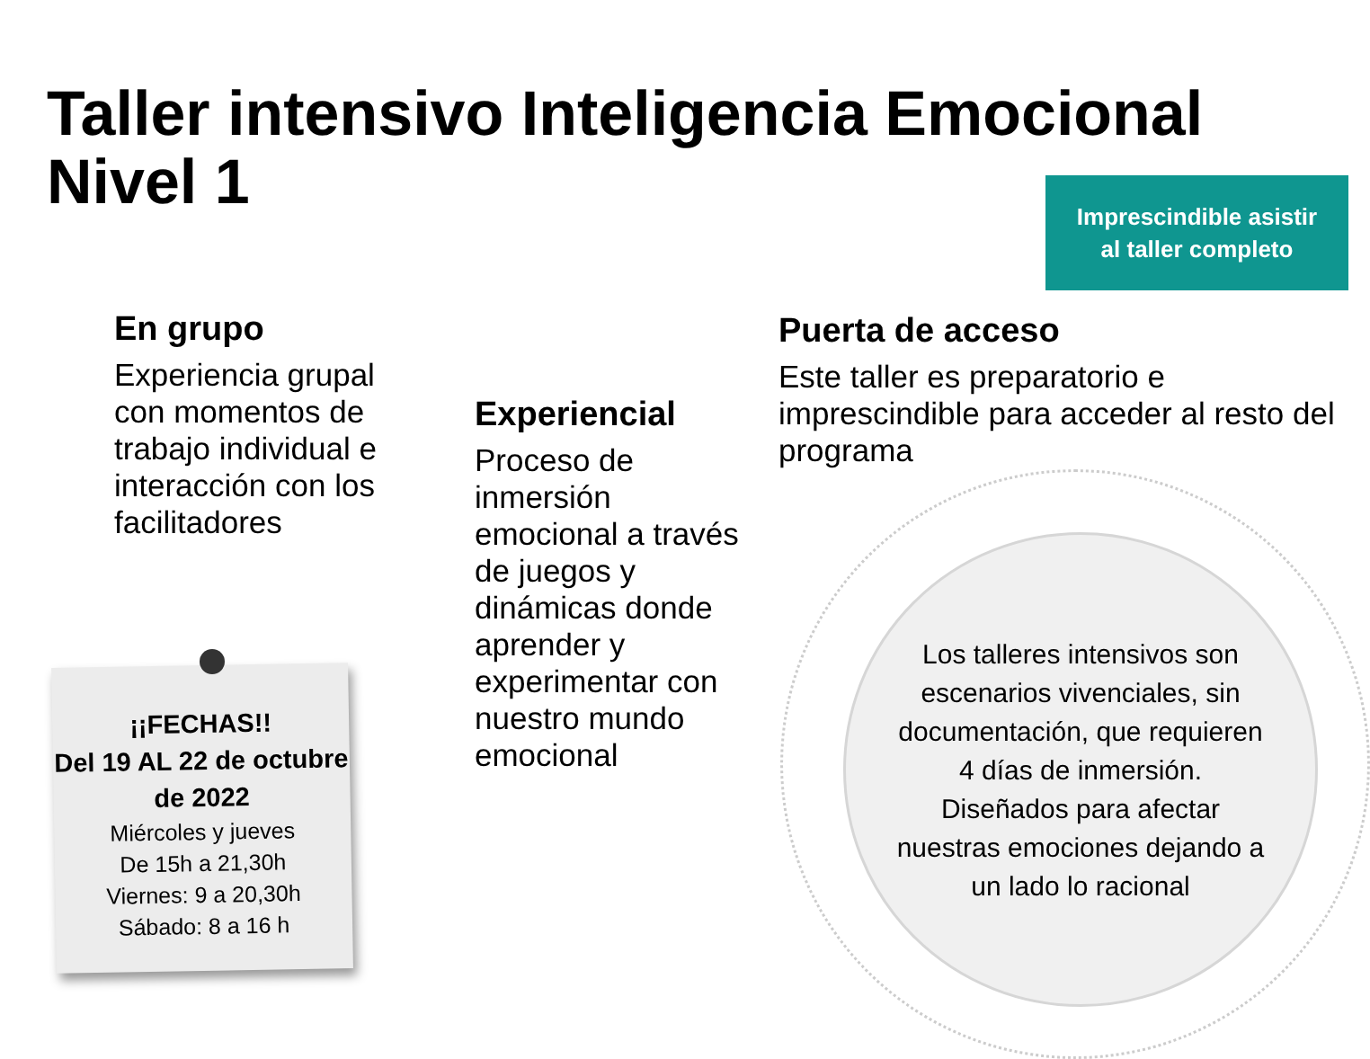Taller intensivo Inteligencia Emocional
Nivel 1
Imprescindible asistir
al taller completo
En grupo
Experiencia grupal con momentos de trabajo individual e interacción con los facilitadores
Experiencial
Proceso de inmersión emocional a través de juegos y dinámicas donde aprender y experimentar con nuestro mundo emocional
Puerta de acceso
Este taller es preparatorio e imprescindible para acceder al resto del programa
Los talleres intensivos son escenarios vivenciales, sin documentación, que requieren 4 días de inmersión.
Diseñados para afectar nuestras emociones dejando a un lado lo racional
¡¡FECHAS!!
Del 19 AL 22 de octubre de 2022
Miércoles y jueves
De 15h a 21,30h
Viernes: 9 a 20,30h
Sábado: 8 a 16 h